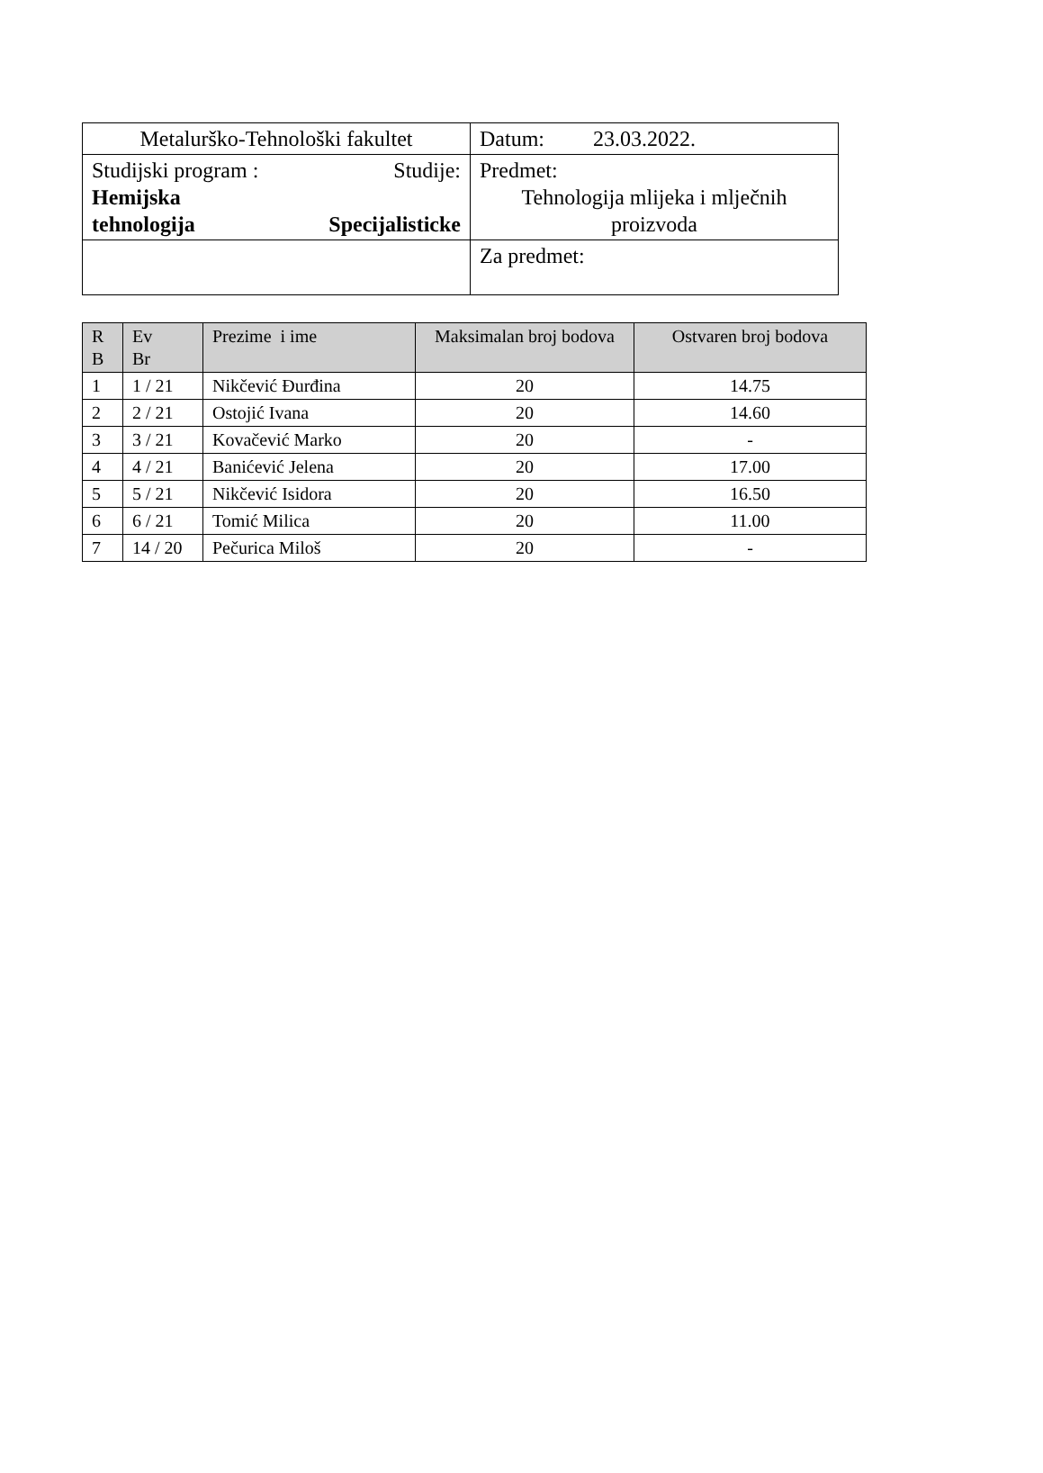| Metalurško-Tehnološki fakultet | Datum: 23.03.2022. |
| Studijski program : Studije: Hemijska tehnologija Specijalisticke | Predmet: Tehnologija mlijeka i mlječnih proizvoda |
| | Za predmet: |
| R B | Ev Br | Prezime i ime | Maksimalan broj bodova | Ostvaren broj bodova |
| --- | --- | --- | --- | --- |
| 1 | 1 / 21 | Nikčević Đurđina | 20 | 14.75 |
| 2 | 2 / 21 | Ostojić Ivana | 20 | 14.60 |
| 3 | 3 / 21 | Kovačević Marko | 20 | - |
| 4 | 4 / 21 | Banićević Jelena | 20 | 17.00 |
| 5 | 5 / 21 | Nikčević Isidora | 20 | 16.50 |
| 6 | 6 / 21 | Tomić Milica | 20 | 11.00 |
| 7 | 14 / 20 | Pečurica Miloš | 20 | - |